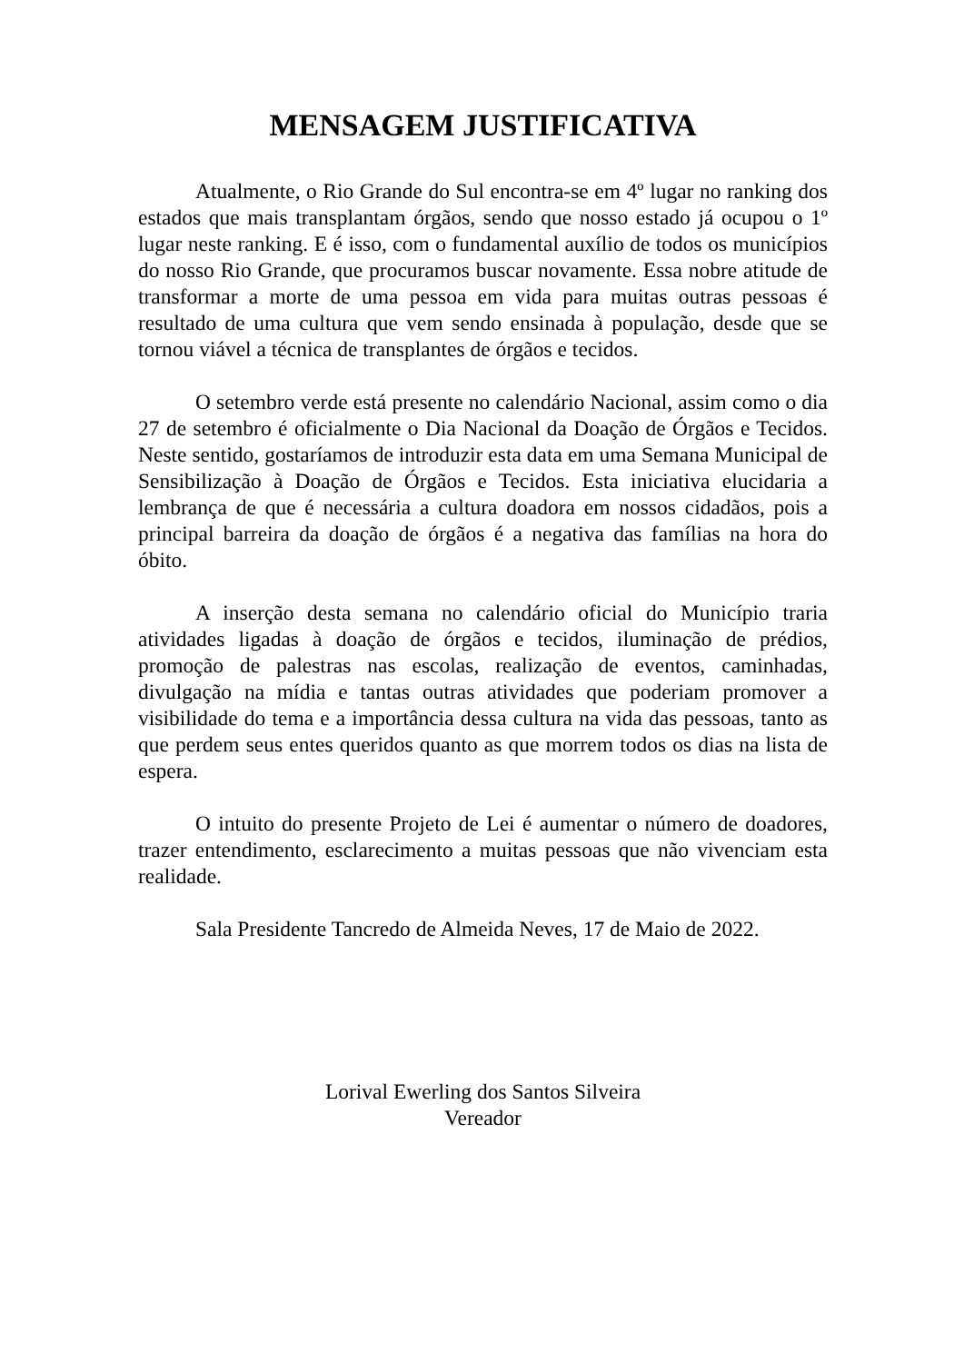MENSAGEM JUSTIFICATIVA
Atualmente, o Rio Grande do Sul encontra-se em 4º lugar no ranking dos estados que mais transplantam órgãos, sendo que nosso estado já ocupou o 1º lugar neste ranking. E é isso, com o fundamental auxílio de todos os municípios do nosso Rio Grande, que procuramos buscar novamente. Essa nobre atitude de transformar a morte de uma pessoa em vida para muitas outras pessoas é resultado de uma cultura que vem sendo ensinada à população, desde que se tornou viável a técnica de transplantes de órgãos e tecidos.
O setembro verde está presente no calendário Nacional, assim como o dia 27 de setembro é oficialmente o Dia Nacional da Doação de Órgãos e Tecidos. Neste sentido, gostaríamos de introduzir esta data em uma Semana Municipal de Sensibilização à Doação de Órgãos e Tecidos. Esta iniciativa elucidaria a lembrança de que é necessária a cultura doadora em nossos cidadãos, pois a principal barreira da doação de órgãos é a negativa das famílias na hora do óbito.
A inserção desta semana no calendário oficial do Município traria atividades ligadas à doação de órgãos e tecidos, iluminação de prédios, promoção de palestras nas escolas, realização de eventos, caminhadas, divulgação na mídia e tantas outras atividades que poderiam promover a visibilidade do tema e a importância dessa cultura na vida das pessoas, tanto as que perdem seus entes queridos quanto as que morrem todos os dias na lista de espera.
O intuito do presente Projeto de Lei é aumentar o número de doadores, trazer entendimento, esclarecimento a muitas pessoas que não vivenciam esta realidade.
Sala Presidente Tancredo de Almeida Neves, 17 de Maio de 2022.
Lorival Ewerling dos Santos Silveira
Vereador